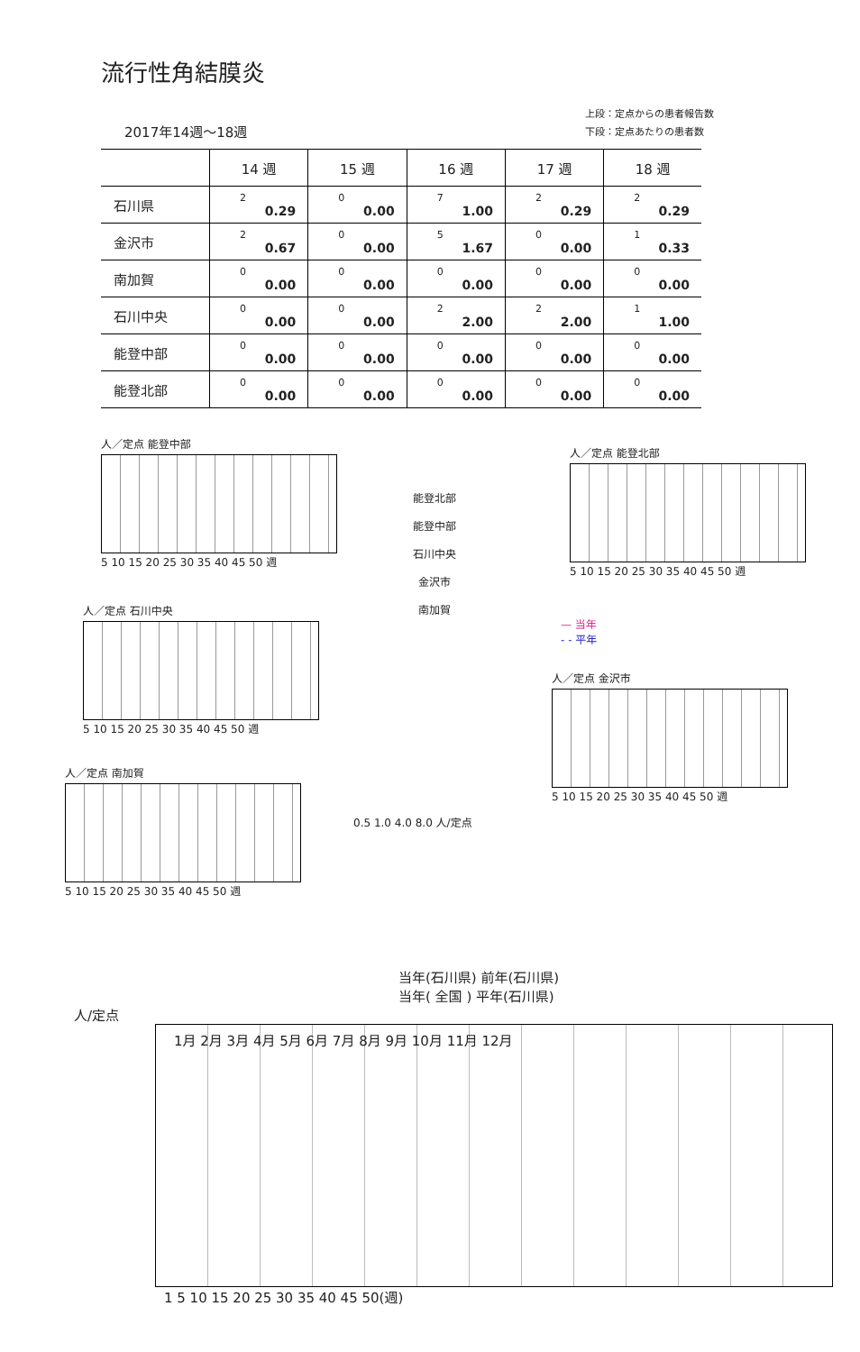流行性角結膜炎
2017年14週～18週
上段：定点からの患者報告数
下段：定点あたりの患者数
| | 14 週 | 15 週 | 16 週 | 17 週 | 18 週 |
| --- | --- | --- | --- | --- | --- |
| 石川県 | 2 0.29 | 0 0.00 | 7 1.00 | 2 0.29 | 2 0.29 |
| 金沢市 | 2 0.67 | 0 0.00 | 5 1.67 | 0 0.00 | 1 0.33 |
| 南加賀 | 0 0.00 | 0 0.00 | 0 0.00 | 0 0.00 | 0 0.00 |
| 石川中央 | 0 0.00 | 0 0.00 | 2 2.00 | 2 2.00 | 1 1.00 |
| 能登中部 | 0 0.00 | 0 0.00 | 0 0.00 | 0 0.00 | 0 0.00 |
| 能登北部 | 0 0.00 | 0 0.00 | 0 0.00 | 0 0.00 | 0 0.00 |
人／定点 能登中部
5 10 15 20 25 30 35 40 45 50 週
人／定点 能登北部
5 10 15 20 25 30 35 40 45 50 週
人／定点 石川中央
5 10 15 20 25 30 35 40 45 50 週
能登北部
能登中部
石川中央
金沢市
南加賀
— 当年
- - 平年
人／定点 金沢市
5 10 15 20 25 30 35 40 45 50 週
人／定点 南加賀
5 10 15 20 25 30 35 40 45 50 週
0.5 1.0 4.0 8.0 人/定点
当年(石川県) 前年(石川県)
当年( 全国 ) 平年(石川県)
人/定点
1月 2月 3月 4月 5月 6月 7月 8月 9月 10月 11月 12月
1 5 10 15 20 25 30 35 40 45 50(週)